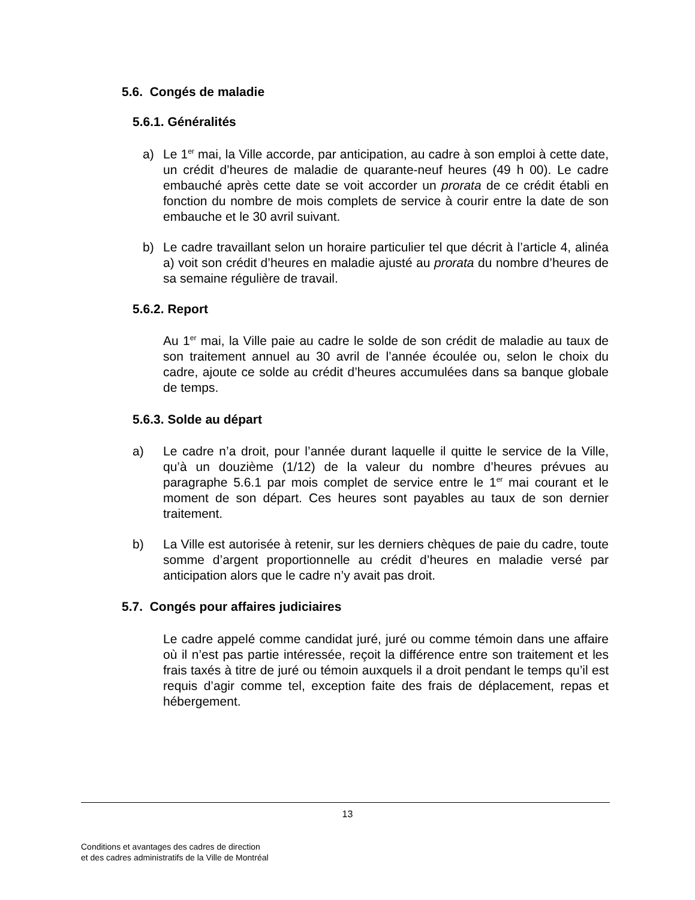5.6. Congés de maladie
5.6.1. Généralités
a)
Le 1<sup>er</sup> mai, la Ville accorde, par anticipation, au cadre à son emploi à cette date, un crédit d’heures de maladie de quarante-neuf heures (49 h 00). Le cadre embauché après cette date se voit accorder un prorata de ce crédit établi en fonction du nombre de mois complets de service à courir entre la date de son embauche et le 30 avril suivant.
b)
Le cadre travaillant selon un horaire particulier tel que décrit à l’article 4, alinéa a) voit son crédit d’heures en maladie ajusté au prorata du nombre d’heures de sa semaine régulière de travail.
5.6.2. Report
Au 1<sup>er</sup> mai, la Ville paie au cadre le solde de son crédit de maladie au taux de son traitement annuel au 30 avril de l’année écoulée ou, selon le choix du cadre, ajoute ce solde au crédit d’heures accumulées dans sa banque globale de temps.
5.6.3. Solde au départ
a)
Le cadre n’a droit, pour l’année durant laquelle il quitte le service de la Ville, qu’à un douzième (1/12) de la valeur du nombre d’heures prévues au paragraphe 5.6.1 par mois complet de service entre le 1<sup>er</sup> mai courant et le moment de son départ. Ces heures sont payables au taux de son dernier traitement.
b)
La Ville est autorisée à retenir, sur les derniers chèques de paie du cadre, toute somme d’argent proportionnelle au crédit d’heures en maladie versé par anticipation alors que le cadre n’y avait pas droit.
5.7. Congés pour affaires judiciaires
Le cadre appelé comme candidat juré, juré ou comme témoin dans une affaire où il n’est pas partie intéressée, reçoit la différence entre son traitement et les frais taxés à titre de juré ou témoin auxquels il a droit pendant le temps qu’il est requis d’agir comme tel, exception faite des frais de déplacement, repas et hébergement.
13
Conditions et avantages des cadres de direction
et des cadres administratifs de la Ville de Montréal